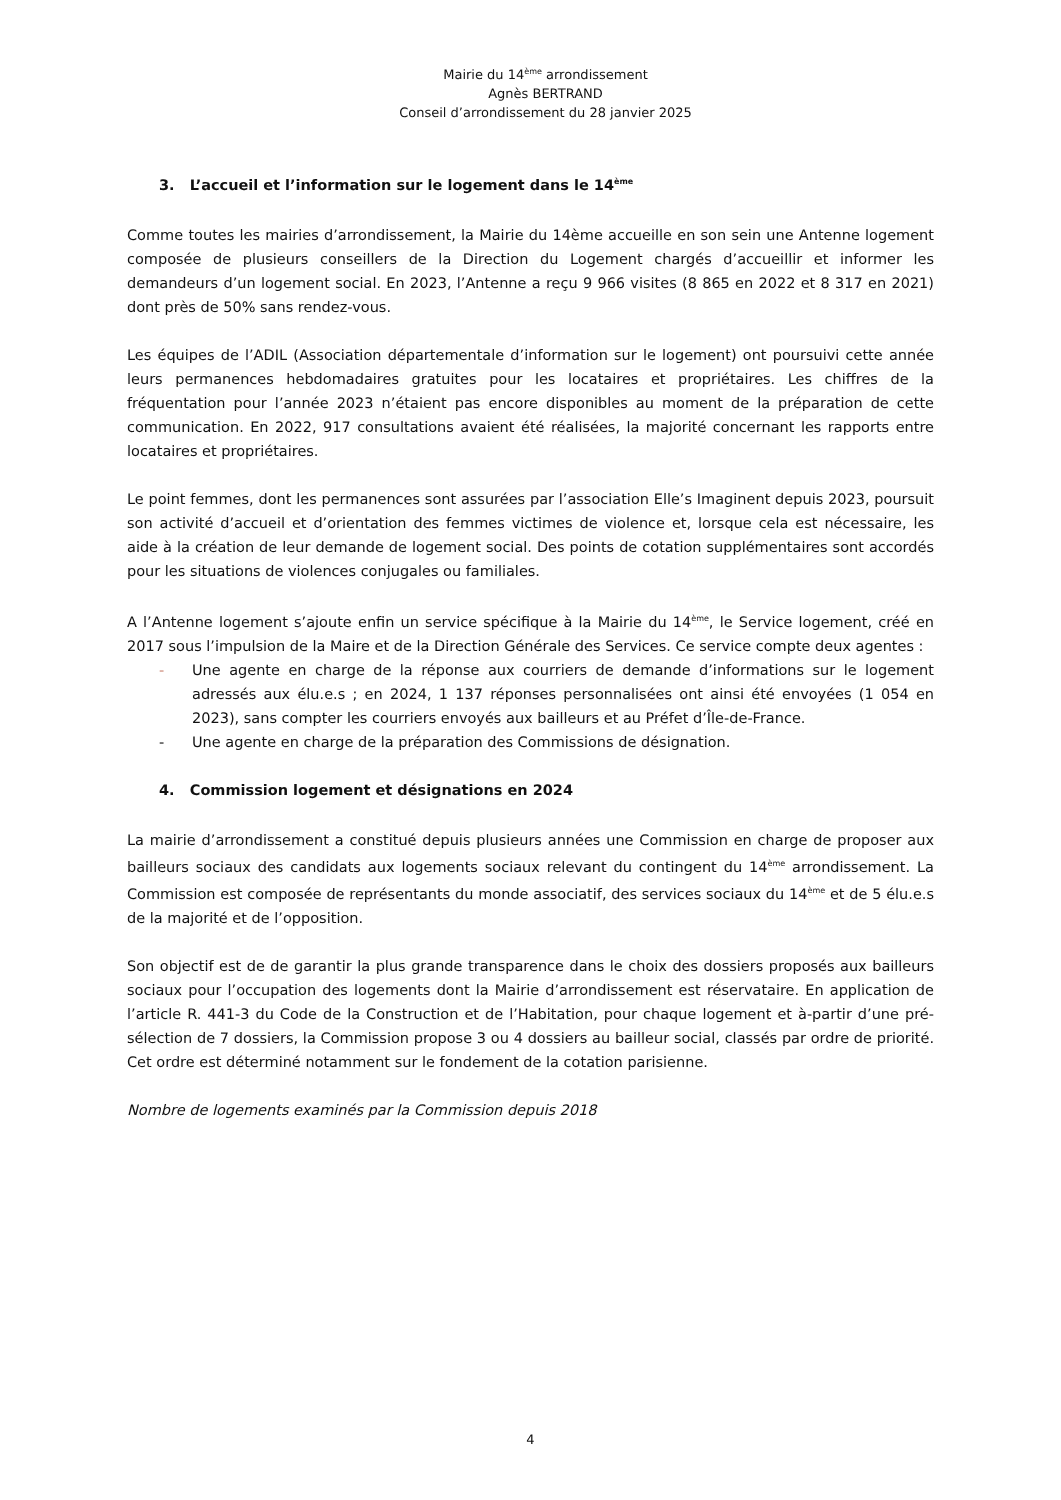Mairie du 14<sup>ème</sup> arrondissement
Agnès BERTRAND
Conseil d’arrondissement du 28 janvier 2025
3. L’accueil et l’information sur le logement dans le 14<sup>ème</sup>
Comme toutes les mairies d’arrondissement, la Mairie du 14ème accueille en son sein une Antenne logement composée de plusieurs conseillers de la Direction du Logement chargés d’accueillir et informer les demandeurs d’un logement social. En 2023, l’Antenne a reçu 9 966 visites (8 865 en 2022 et 8 317 en 2021) dont près de 50% sans rendez-vous.
Les équipes de l’ADIL (Association départementale d’information sur le logement) ont poursuivi cette année leurs permanences hebdomadaires gratuites pour les locataires et propriétaires. Les chiffres de la fréquentation pour l’année 2023 n’étaient pas encore disponibles au moment de la préparation de cette communication. En 2022, 917 consultations avaient été réalisées, la majorité concernant les rapports entre locataires et propriétaires.
Le point femmes, dont les permanences sont assurées par l’association Elle’s Imaginent depuis 2023, poursuit son activité d’accueil et d’orientation des femmes victimes de violence et, lorsque cela est nécessaire, les aide à la création de leur demande de logement social. Des points de cotation supplémentaires sont accordés pour les situations de violences conjugales ou familiales.
A l’Antenne logement s’ajoute enfin un service spécifique à la Mairie du 14<sup>ème</sup>, le Service logement, créé en 2017 sous l’impulsion de la Maire et de la Direction Générale des Services. Ce service compte deux agentes :
- Une agente en charge de la réponse aux courriers de demande d’informations sur le logement adressés aux élu.e.s ; en 2024, 1 137 réponses personnalisées ont ainsi été envoyées (1 054 en 2023), sans compter les courriers envoyés aux bailleurs et au Préfet d’Île-de-France.
- Une agente en charge de la préparation des Commissions de désignation.
4. Commission logement et désignations en 2024
La mairie d’arrondissement a constitué depuis plusieurs années une Commission en charge de proposer aux bailleurs sociaux des candidats aux logements sociaux relevant du contingent du 14<sup>ème</sup> arrondissement. La Commission est composée de représentants du monde associatif, des services sociaux du 14<sup>ème</sup> et de 5 élu.e.s de la majorité et de l’opposition.
Son objectif est de de garantir la plus grande transparence dans le choix des dossiers proposés aux bailleurs sociaux pour l’occupation des logements dont la Mairie d’arrondissement est réservataire. En application de l’article R. 441-3 du Code de la Construction et de l’Habitation, pour chaque logement et à-partir d’une pré-sélection de 7 dossiers, la Commission propose 3 ou 4 dossiers au bailleur social, classés par ordre de priorité. Cet ordre est déterminé notamment sur le fondement de la cotation parisienne.
Nombre de logements examinés par la Commission depuis 2018
4